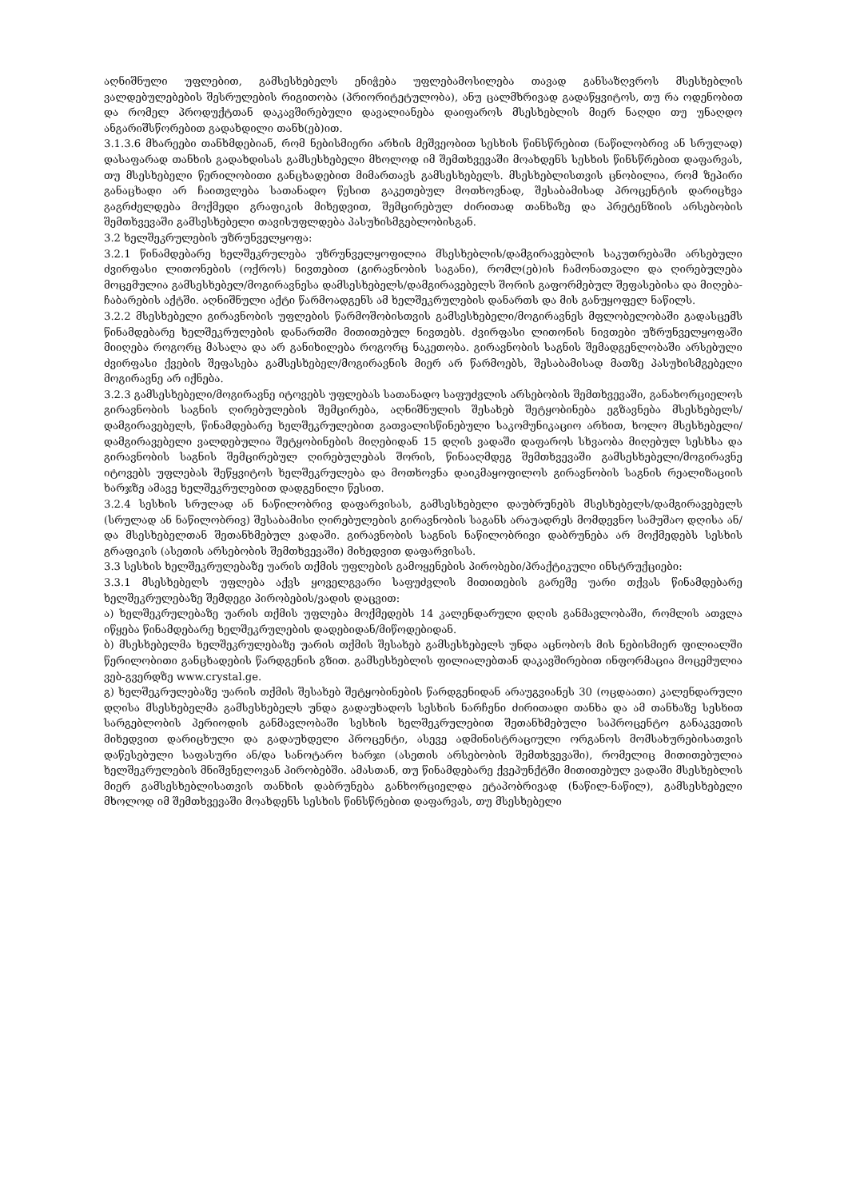აღნიშნული უფლებით, გამსესხებელს ენიჭება უფლებამოსილება თავად განსაზღვროს მსესხებლის ვალდებულებების შესრულების რიგითობა (პრიორიტეტულობა), ანუ ცალმხრივად გადაწყვიტოს, თუ რა ოდენობით და რომელ პროდუქტთან დაკავშირებული დავალიანება დაიფაროს მსესხებლის მიერ ნაღდი თუ უნაღდო ანგარიშსწორებით გადახდილი თანხ(ებ)ით.
3.1.3.6 მხარეები თანხმდებიან, რომ ნებისმიერი არხის მეშვეობით სესხის წინსწრებით (ნაწილობრივ ან სრულად) დასაფარად თანხის გადახდისას გამსესხებელი მხოლოდ იმ შემთხვევაში მოახდენს სესხის წინსწრებით დაფარვას, თუ მსესხებელი წერილობითი განცხადებით მიმართავს გამსესხებელს. მსესხებლისთვის ცნობილია, რომ ზეპირი განაცხადი არ ჩაითვლება სათანადო წესით გაკეთებულ მოთხოვნად, შესაბამისად პროცენტის დარიცხვა გაგრძელდება მოქმედი გრაფიკის მიხედვით, შემცირებულ ძირითად თანხაზე და პრეტენზიის არსებობის შემთხვევაში გამსესხებელი თავისუფლდება პასუხისმგებლობისგან.
3.2 ხელშეკრულების უზრუნველყოფა:
3.2.1 წინამდებარე ხელშეკრულება უზრუნველყოფილია მსესხებლის/დამგირავებლის საკუთრებაში არსებული ძვირფასი ლითონების (ოქროს) ნივთებით (გირავნობის საგანი), რომლ(ებ)ის ჩამონათვალი და ღირებულება მოცემულია გამსესხებელ/მოგირავნესა დამსესხებელს/დამგირავებელს შორის გაფორმებულ შეფასებისა და მიღება-ჩაბარების აქტში. აღნიშნული აქტი წარმოადგენს ამ ხელშეკრულების დანართს და მის განუყოფელ ნაწილს.
3.2.2 მსესხებელი გირავნობის უფლების წარმოშობისთვის გამსესხებელი/მოგირავნეს მფლობელობაში გადასცემს წინამდებარე ხელშეკრულების დანართში მითითებულ ნივთებს. ძვირფასი ლითონის ნივთები უზრუნველყოფაში მიიღება როგორც მასალა და არ განიხილება როგორც ნაკეთობა. გირავნობის საგნის შემადგენლობაში არსებული ძვირფასი ქვების შეფასება გამსესხებელ/მოგირავნის მიერ არ წარმოებს, შესაბამისად მათზე პასუხისმგებელი მოგირავნე არ იქნება.
3.2.3 გამსესხებელი/მოგირავნე იტოვებს უფლებას სათანადო საფუძვლის არსებობის შემთხვევაში, განახორციელოს გირავნობის საგნის ღირებულების შემცირება, აღნიშნულის შესახებ შეტყობინება ეგზავნება მსესხებელს/დამგირავებელს, წინამდებარე ხელშეკრულებით გათვალისწინებული საკომუნიკაციო არხით, ხოლო მსესხებელი/დამგირავებელი ვალდებულია შეტყობინების მიღებიდან 15 დღის ვადაში დაფაროს სხვაობა მიღებულ სესხსა და გირავნობის საგნის შემცირებულ ღირებულებას შორის, წინააღმდეგ შემთხვევაში გამსესხებელი/მოგირავნე იტოვებს უფლებას შეწყვიტოს ხელშეკრულება და მოთხოვნა დაიკმაყოფილოს გირავნობის საგნის რეალიზაციის ხარჯზე ამავე ხელშეკრულებით დადგენილი წესით.
3.2.4 სესხის სრულად ან ნაწილობრივ დაფარვისას, გამსესხებელი დაუბრუნებს მსესხებელს/დამგირავებელს (სრულად ან ნაწილობრივ) შესაბამისი ღირებულების გირავნობის საგანს არაუადრეს მომდევნო სამუშაო დღისა ან/და მსესხებელთან შეთანხმებულ ვადაში. გირავნობის საგნის ნაწილობრივი დაბრუნება არ მოქმედებს სესხის გრაფიკის (ასეთის არსებობის შემთხვევაში) მიხედვით დაფარვისას.
3.3 სესხის ხელშეკრულებაზე უარის თქმის უფლების გამოყენების პირობები/პრაქტიკული ინსტრუქციები:
3.3.1 მსესხებელს უფლება აქვს ყოველგვარი საფუძვლის მითითების გარეშე უარი თქვას წინამდებარე ხელშეკრულებაზე შემდეგი პირობების/ვადის დაცვით:
ა) ხელშეკრულებაზე უარის თქმის უფლება მოქმედებს 14 კალენდარული დღის განმავლობაში, რომლის ათვლა იწყება წინამდებარე ხელშეკრულების დადებიდან/მიწოდებიდან.
ბ) მსესხებელმა ხელშეკრულებაზე უარის თქმის შესახებ გამსესხებელს უნდა აცნობოს მის ნებისმიერ ფილიალში წერილობითი განცხადების წარდგენის გზით. გამსესხებლის ფილიალებთან დაკავშირებით ინფორმაცია მოცემულია ვებ-გვერდზე www.crystal.ge.
გ) ხელშეკრულებაზე უარის თქმის შესახებ შეტყობინების წარდგენიდან არაუგვიანეს 30 (ოცდაათი) კალენდარული დღისა მსესხებელმა გამსესხებელს უნდა გადაუხადოს სესხის ნარჩენი ძირითადი თანხა და ამ თანხაზე სესხით სარგებლობის პერიოდის განმავლობაში სესხის ხელშეკრულებით შეთანხმებული საპროცენტო განაკვეთის მიხედვით დარიცხული და გადაუხდელი პროცენტი, ასევე ადმინისტრაციული ორგანოს მომსახურებისათვის დაწესებული საფასური ან/და სანოტარო ხარჯი (ასეთის არსებობის შემთხვევაში), რომელიც მითითებულია ხელშეკრულების მნიშვნელოვან პირობებში. ამასთან, თუ წინამდებარე ქვეპუნქტში მითითებულ ვადაში მსესხებლის მიერ გამსესხებლისათვის თანხის დაბრუნება განხორციელდა ეტაპობრივად (ნაწილ-ნაწილ), გამსესხებელი მხოლოდ იმ შემთხვევაში მოახდენს სესხის წინსწრებით დაფარვას, თუ მსესხებელი